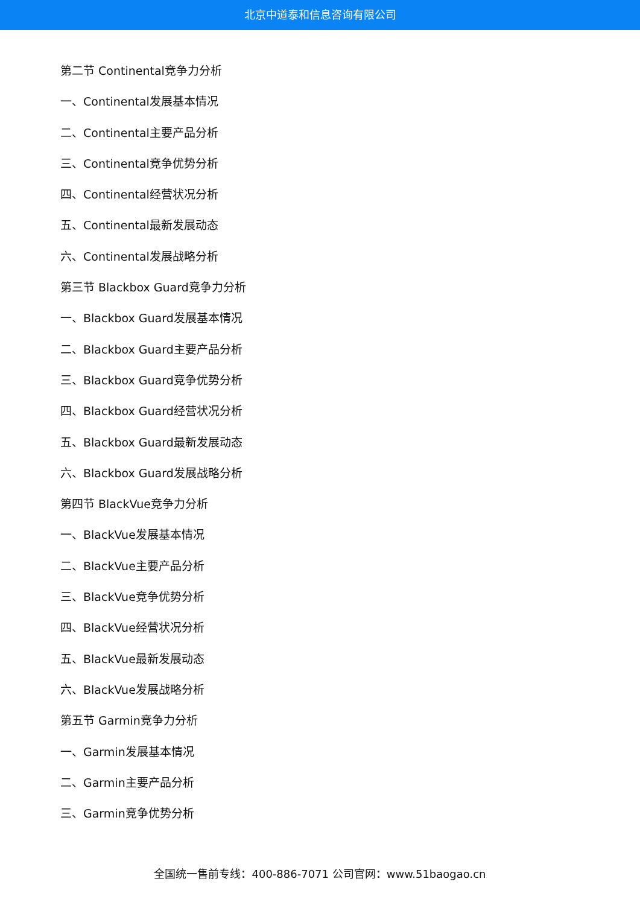北京中道泰和信息咨询有限公司
第二节 Continental竞争力分析
一、Continental发展基本情况
二、Continental主要产品分析
三、Continental竞争优势分析
四、Continental经营状况分析
五、Continental最新发展动态
六、Continental发展战略分析
第三节 Blackbox Guard竞争力分析
一、Blackbox Guard发展基本情况
二、Blackbox Guard主要产品分析
三、Blackbox Guard竞争优势分析
四、Blackbox Guard经营状况分析
五、Blackbox Guard最新发展动态
六、Blackbox Guard发展战略分析
第四节 BlackVue竞争力分析
一、BlackVue发展基本情况
二、BlackVue主要产品分析
三、BlackVue竞争优势分析
四、BlackVue经营状况分析
五、BlackVue最新发展动态
六、BlackVue发展战略分析
第五节 Garmin竞争力分析
一、Garmin发展基本情况
二、Garmin主要产品分析
三、Garmin竞争优势分析
全国统一售前专线：400-886-7071 公司官网：www.51baogao.cn